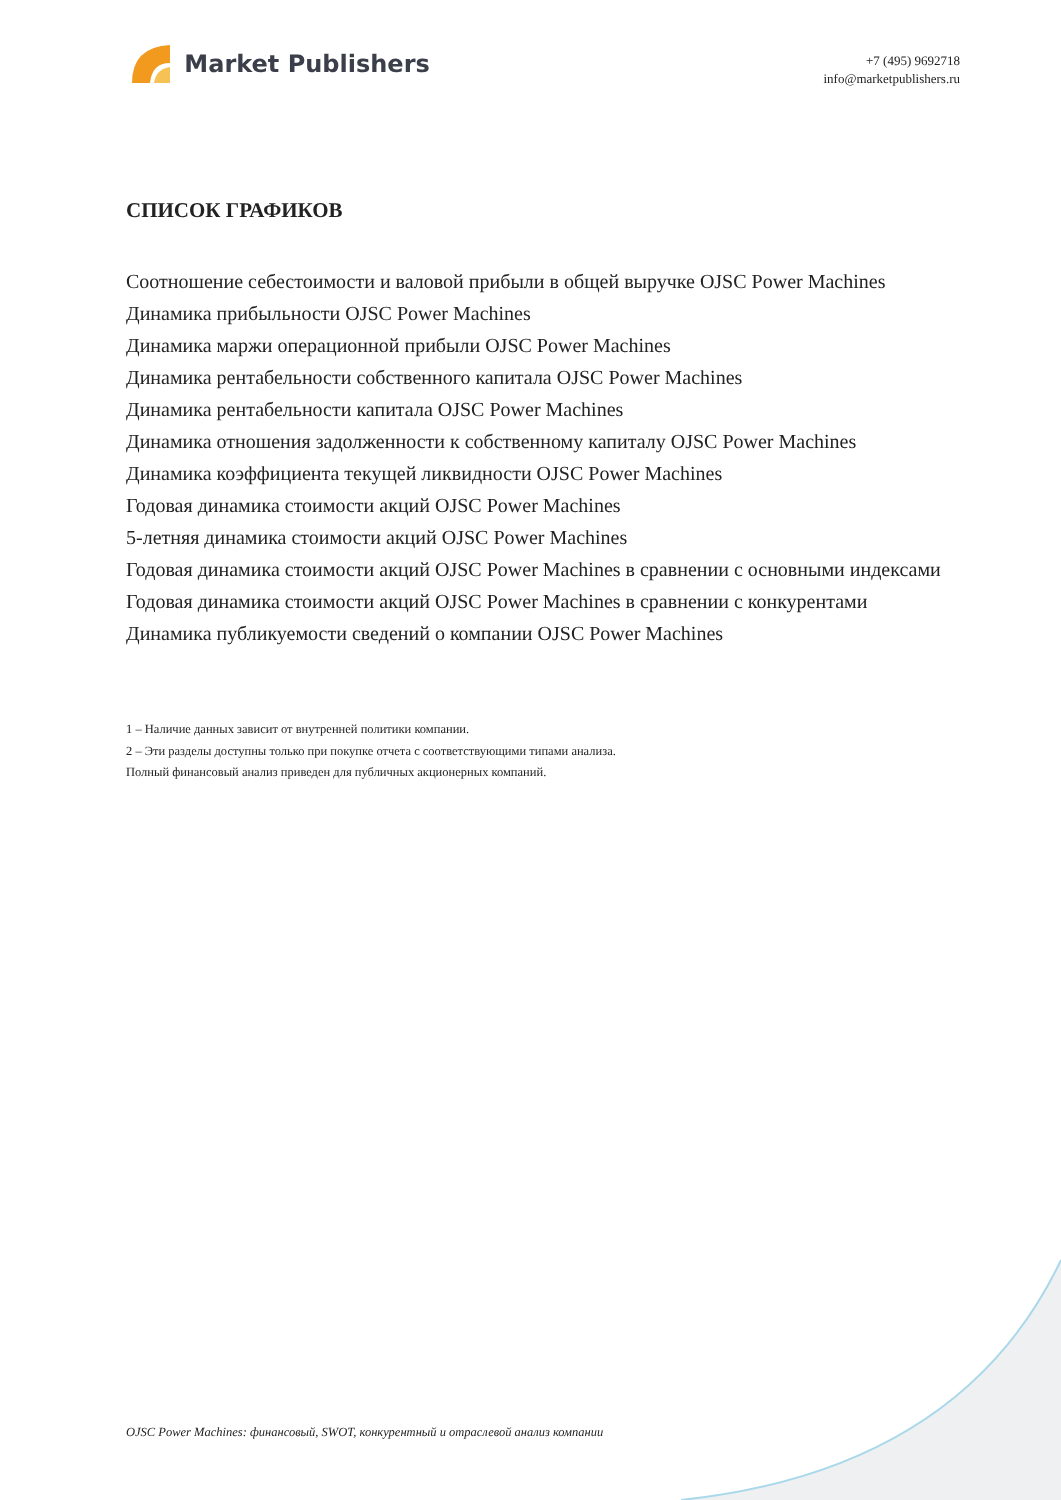Market Publishers
+7 (495) 9692718
info@marketpublishers.ru
СПИСОК ГРАФИКОВ
Соотношение себестоимости и валовой прибыли в общей выручке OJSC Power Machines
Динамика прибыльности OJSC Power Machines
Динамика маржи операционной прибыли OJSC Power Machines
Динамика рентабельности собственного капитала OJSC Power Machines
Динамика рентабельности капитала OJSC Power Machines
Динамика отношения задолженности к собственному капиталу OJSC Power Machines
Динамика коэффициента текущей ликвидности OJSC Power Machines
Годовая динамика стоимости акций OJSC Power Machines
5-летняя динамика стоимости акций OJSC Power Machines
Годовая динамика стоимости акций OJSC Power Machines в сравнении с основными индексами
Годовая динамика стоимости акций OJSC Power Machines в сравнении с конкурентами
Динамика публикуемости сведений о компании OJSC Power Machines
1 – Наличие данных зависит от внутренней политики компании.
2 – Эти разделы доступны только при покупке отчета с соответствующими типами анализа.
Полный финансовый анализ приведен для публичных акционерных компаний.
OJSC Power Machines: финансовый, SWOT, конкурентный и отраслевой анализ компании